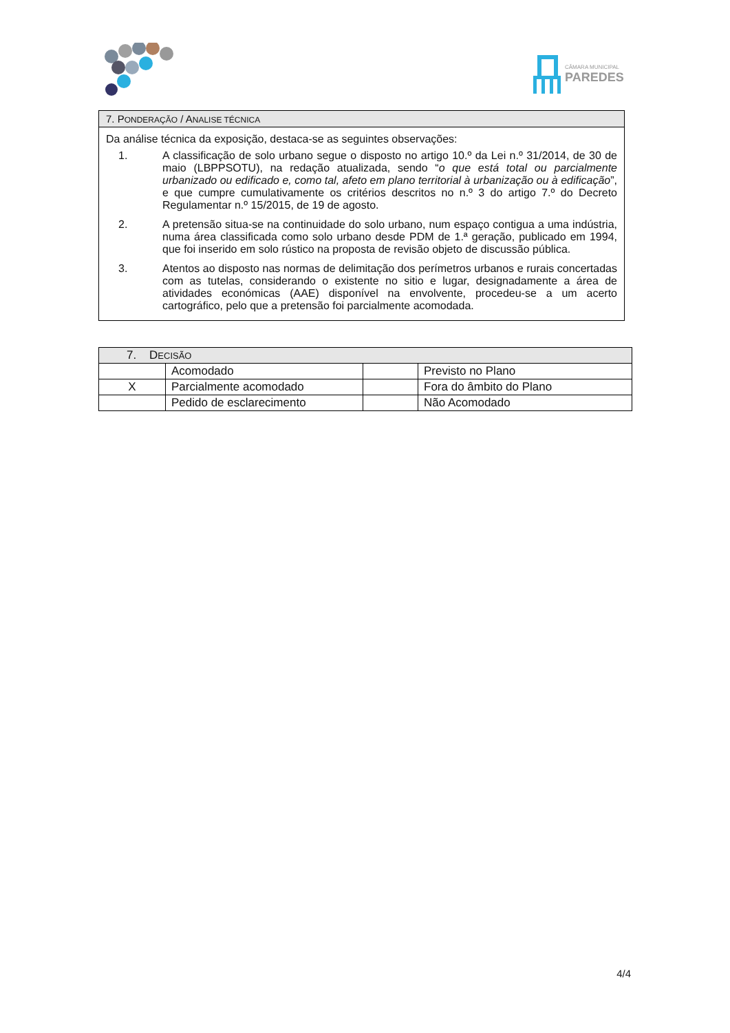CÂMARA MUNICIPAL
PAREDES
7. PONDERAÇÃO / ANALISE TÉCNICA
Da análise técnica da exposição, destaca-se as seguintes observações:
1. A classificação de solo urbano segue o disposto no artigo 10.º da Lei n.º 31/2014, de 30 de maio (LBPPSOTU), na redação atualizada, sendo “o que está total ou parcialmente urbanizado ou edificado e, como tal, afeto em plano territorial à urbanização ou à edificação”, e que cumpre cumulativamente os critérios descritos no n.º 3 do artigo 7.º do Decreto Regulamentar n.º 15/2015, de 19 de agosto.
2. A pretensão situa-se na continuidade do solo urbano, num espaço contigua a uma indústria, numa área classificada como solo urbano desde PDM de 1.ª geração, publicado em 1994, que foi inserido em solo rústico na proposta de revisão objeto de discussão pública.
3. Atentos ao disposto nas normas de delimitação dos perímetros urbanos e rurais concertadas com as tutelas, considerando o existente no sitio e lugar, designadamente a área de atividades económicas (AAE) disponível na envolvente, procedeu-se a um acerto cartográfico, pelo que a pretensão foi parcialmente acomodada.
| 7. D ECISÃO | | | |
| --- | --- | --- | --- |
| | Acomodado | | Previsto no Plano |
| X | Parcialmente acomodado | | Fora do âmbito do Plano |
| | Pedido de esclarecimento | | Não Acomodado |
4/4